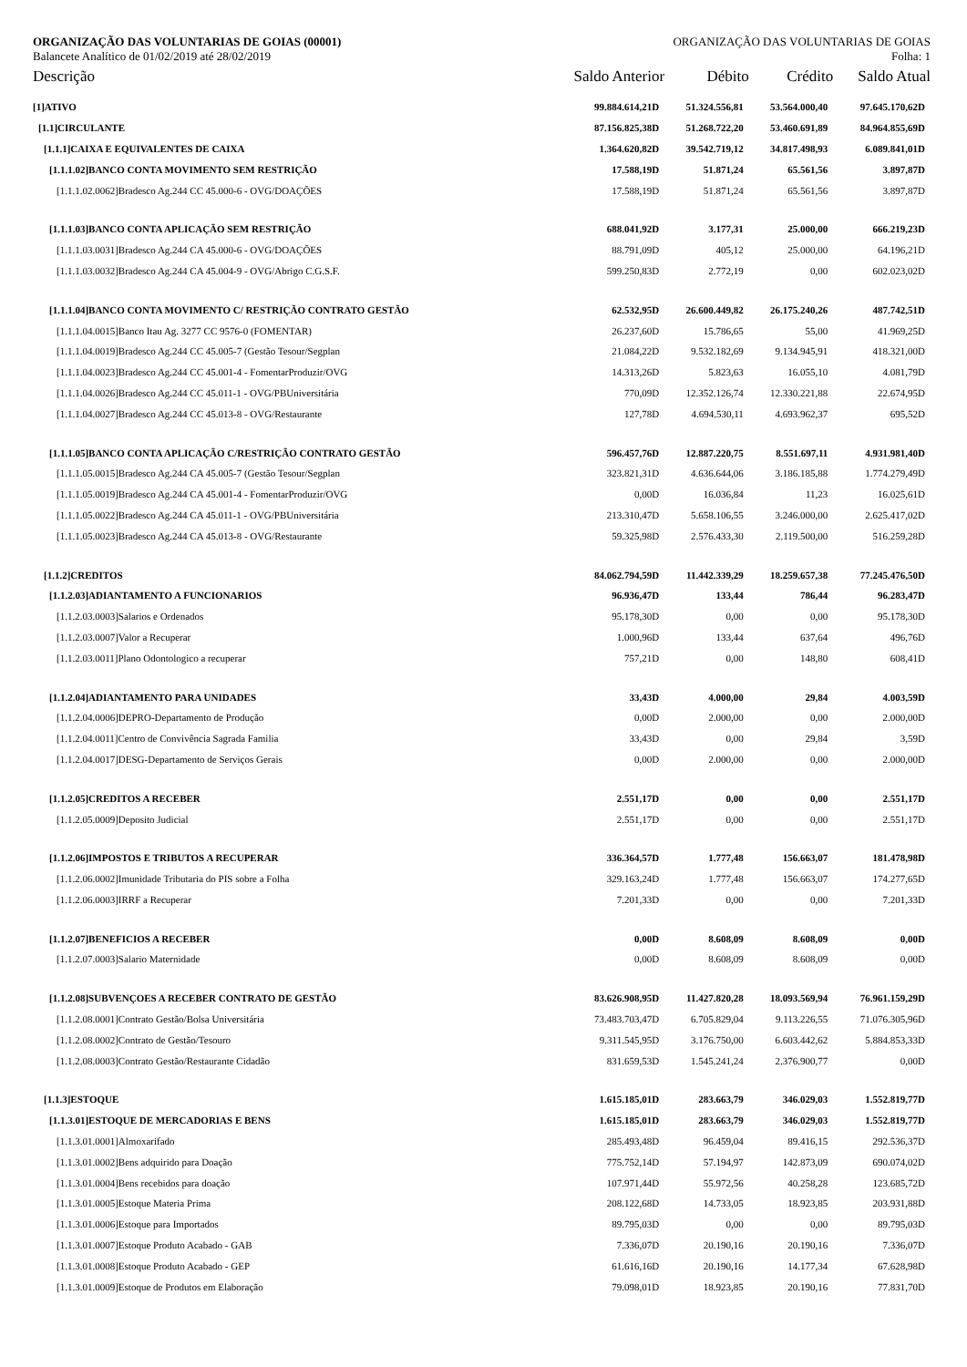ORGANIZAÇÃO DAS VOLUNTARIAS DE GOIAS (00001) ORGANIZAÇÃO DAS VOLUNTARIAS DE GOIAS
Balancete Analítico de 01/02/2019 até 28/02/2019 Folha: 1
| Descrição | Saldo Anterior | Débito | Crédito | Saldo Atual |
| --- | --- | --- | --- | --- |
| [1]ATIVO | 99.884.614,21D | 51.324.556,81 | 53.564.000,40 | 97.645.170,62D |
| [1.1]CIRCULANTE | 87.156.825,38D | 51.268.722,20 | 53.460.691,89 | 84.964.855,69D |
| [1.1.1]CAIXA E EQUIVALENTES DE CAIXA | 1.364.620,82D | 39.542.719,12 | 34.817.498,93 | 6.089.841,01D |
| [1.1.1.02]BANCO CONTA MOVIMENTO SEM RESTRIÇÃO | 17.588,19D | 51.871,24 | 65.561,56 | 3.897,87D |
| [1.1.1.02.0062]Bradesco Ag.244 CC 45.000-6 - OVG/DOAÇÕES | 17.588,19D | 51.871,24 | 65.561,56 | 3.897,87D |
| [1.1.1.03]BANCO CONTA APLICAÇÃO SEM RESTRIÇÃO | 688.041,92D | 3.177,31 | 25.000,00 | 666.219,23D |
| [1.1.1.03.0031]Bradesco Ag.244 CA 45.000-6 - OVG/DOAÇÕES | 88.791,09D | 405,12 | 25.000,00 | 64.196,21D |
| [1.1.1.03.0032]Bradesco Ag.244 CA 45.004-9 - OVG/Abrigo C.G.S.F. | 599.250,83D | 2.772,19 | 0,00 | 602.023,02D |
| [1.1.1.04]BANCO CONTA MOVIMENTO C/ RESTRIÇÃO CONTRATO GESTÃO | 62.532,95D | 26.600.449,82 | 26.175.240,26 | 487.742,51D |
| [1.1.1.04.0015]Banco Itau Ag. 3277 CC 9576-0 (FOMENTAR) | 26.237,60D | 15.786,65 | 55,00 | 41.969,25D |
| [1.1.1.04.0019]Bradesco Ag.244 CC 45.005-7 (Gestão Tesour/Segplan | 21.084,22D | 9.532.182,69 | 9.134.945,91 | 418.321,00D |
| [1.1.1.04.0023]Bradesco Ag.244 CC 45.001-4 - FomentarProduzir/OVG | 14.313,26D | 5.823,63 | 16.055,10 | 4.081,79D |
| [1.1.1.04.0026]Bradesco Ag.244 CC 45.011-1 - OVG/PBUniversitária | 770,09D | 12.352.126,74 | 12.330.221,88 | 22.674,95D |
| [1.1.1.04.0027]Bradesco Ag.244 CC 45.013-8 - OVG/Restaurante | 127,78D | 4.694.530,11 | 4.693.962,37 | 695,52D |
| [1.1.1.05]BANCO CONTA APLICAÇÃO C/RESTRIÇÃO CONTRATO GESTÃO | 596.457,76D | 12.887.220,75 | 8.551.697,11 | 4.931.981,40D |
| [1.1.1.05.0015]Bradesco Ag.244 CA 45.005-7 (Gestão Tesour/Segplan | 323.821,31D | 4.636.644,06 | 3.186.185,88 | 1.774.279,49D |
| [1.1.1.05.0019]Bradesco Ag.244 CA 45.001-4 - FomentarProduzir/OVG | 0,00D | 16.036,84 | 11,23 | 16.025,61D |
| [1.1.1.05.0022]Bradesco Ag.244 CA 45.011-1 - OVG/PBUniversitária | 213.310,47D | 5.658.106,55 | 3.246.000,00 | 2.625.417,02D |
| [1.1.1.05.0023]Bradesco Ag.244 CA 45.013-8 - OVG/Restaurante | 59.325,98D | 2.576.433,30 | 2.119.500,00 | 516.259,28D |
| [1.1.2]CREDITOS | 84.062.794,59D | 11.442.339,29 | 18.259.657,38 | 77.245.476,50D |
| [1.1.2.03]ADIANTAMENTO A FUNCIONARIOS | 96.936,47D | 133,44 | 786,44 | 96.283,47D |
| [1.1.2.03.0003]Salarios e Ordenados | 95.178,30D | 0,00 | 0,00 | 95.178,30D |
| [1.1.2.03.0007]Valor a Recuperar | 1.000,96D | 133,44 | 637,64 | 496,76D |
| [1.1.2.03.0011]Plano Odontologico a recuperar | 757,21D | 0,00 | 148,80 | 608,41D |
| [1.1.2.04]ADIANTAMENTO PARA UNIDADES | 33,43D | 4.000,00 | 29,84 | 4.003,59D |
| [1.1.2.04.0006]DEPRO-Departamento de Produção | 0,00D | 2.000,00 | 0,00 | 2.000,00D |
| [1.1.2.04.0011]Centro de Convivência Sagrada Familia | 33,43D | 0,00 | 29,84 | 3,59D |
| [1.1.2.04.0017]DESG-Departamento de Serviços Gerais | 0,00D | 2.000,00 | 0,00 | 2.000,00D |
| [1.1.2.05]CREDITOS A RECEBER | 2.551,17D | 0,00 | 0,00 | 2.551,17D |
| [1.1.2.05.0009]Deposito Judicial | 2.551,17D | 0,00 | 0,00 | 2.551,17D |
| [1.1.2.06]IMPOSTOS E TRIBUTOS A RECUPERAR | 336.364,57D | 1.777,48 | 156.663,07 | 181.478,98D |
| [1.1.2.06.0002]Imunidade Tributaria do PIS sobre a Folha | 329.163,24D | 1.777,48 | 156.663,07 | 174.277,65D |
| [1.1.2.06.0003]IRRF a Recuperar | 7.201,33D | 0,00 | 0,00 | 7.201,33D |
| [1.1.2.07]BENEFICIOS A RECEBER | 0,00D | 8.608,09 | 8.608,09 | 0,00D |
| [1.1.2.07.0003]Salario Maternidade | 0,00D | 8.608,09 | 8.608,09 | 0,00D |
| [1.1.2.08]SUBVENÇOES A RECEBER CONTRATO DE GESTÃO | 83.626.908,95D | 11.427.820,28 | 18.093.569,94 | 76.961.159,29D |
| [1.1.2.08.0001]Contrato Gestão/Bolsa Universitária | 73.483.703,47D | 6.705.829,04 | 9.113.226,55 | 71.076.305,96D |
| [1.1.2.08.0002]Contrato de Gestão/Tesouro | 9.311.545,95D | 3.176.750,00 | 6.603.442,62 | 5.884.853,33D |
| [1.1.2.08.0003]Contrato Gestão/Restaurante Cidadão | 831.659,53D | 1.545.241,24 | 2.376.900,77 | 0,00D |
| [1.1.3]ESTOQUE | 1.615.185,01D | 283.663,79 | 346.029,03 | 1.552.819,77D |
| [1.1.3.01]ESTOQUE DE MERCADORIAS E BENS | 1.615.185,01D | 283.663,79 | 346.029,03 | 1.552.819,77D |
| [1.1.3.01.0001]Almoxarifado | 285.493,48D | 96.459,04 | 89.416,15 | 292.536,37D |
| [1.1.3.01.0002]Bens adquirido para Doação | 775.752,14D | 57.194,97 | 142.873,09 | 690.074,02D |
| [1.1.3.01.0004]Bens recebidos para doação | 107.971,44D | 55.972,56 | 40.258,28 | 123.685,72D |
| [1.1.3.01.0005]Estoque Materia Prima | 208.122,68D | 14.733,05 | 18.923,85 | 203.931,88D |
| [1.1.3.01.0006]Estoque para Importados | 89.795,03D | 0,00 | 0,00 | 89.795,03D |
| [1.1.3.01.0007]Estoque Produto Acabado - GAB | 7.336,07D | 20.190,16 | 20.190,16 | 7.336,07D |
| [1.1.3.01.0008]Estoque Produto Acabado - GEP | 61.616,16D | 20.190,16 | 14.177,34 | 67.628,98D |
| [1.1.3.01.0009]Estoque de Produtos em Elaboração | 79.098,01D | 18.923,85 | 20.190,16 | 77.831,70D |